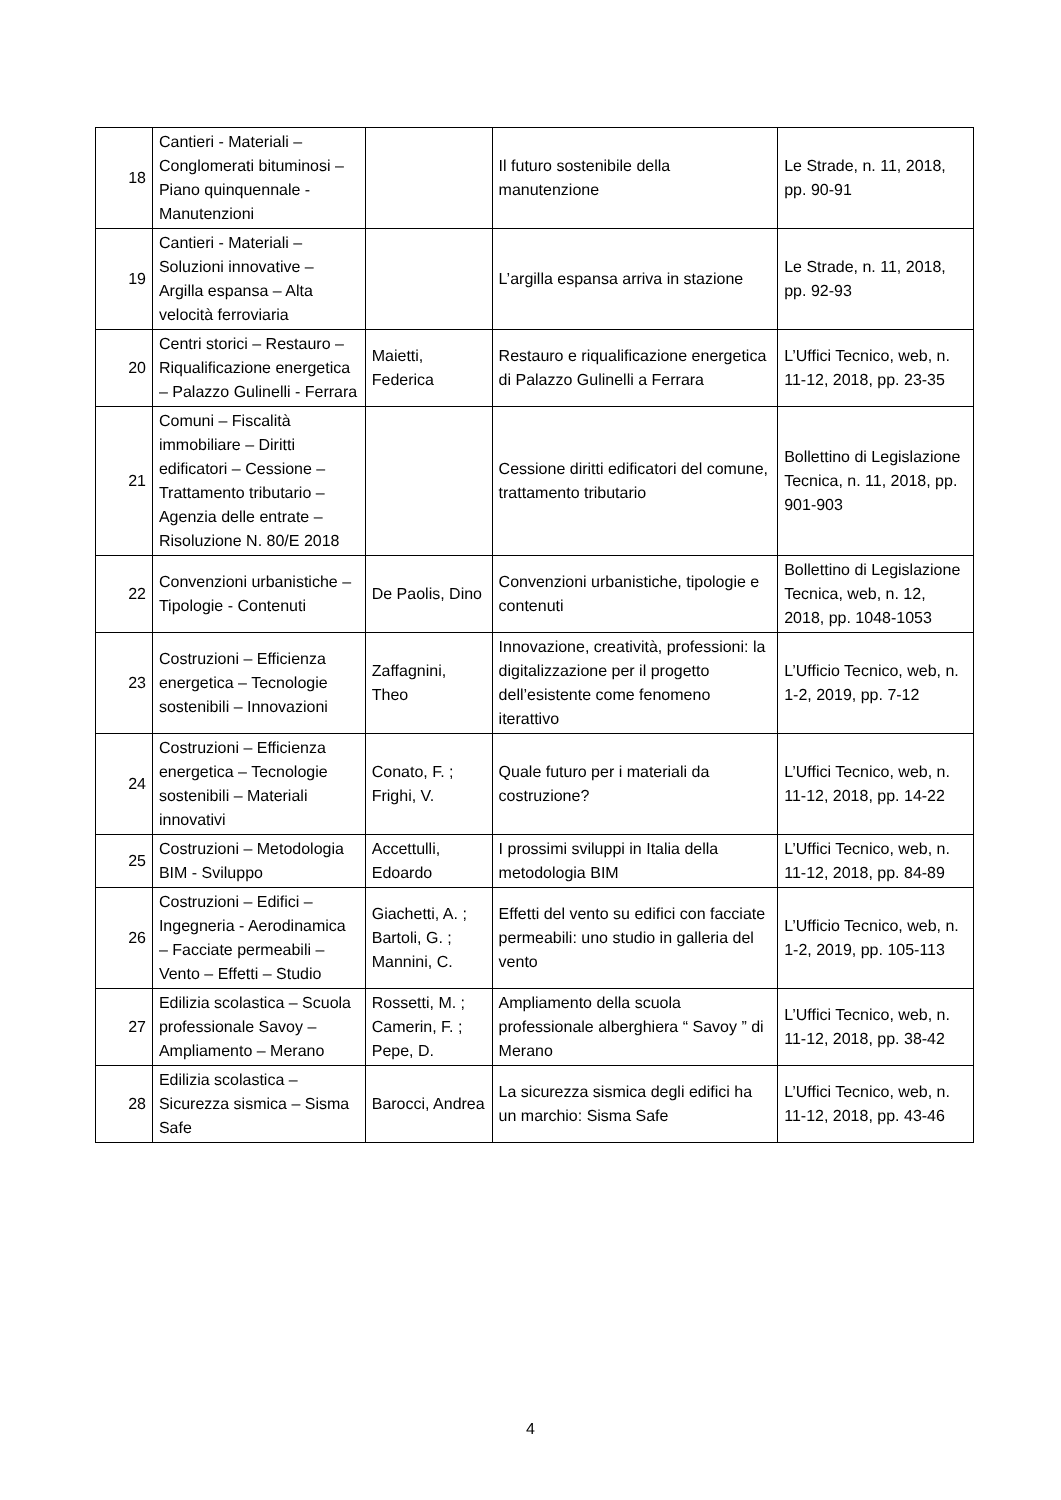| 18 | Cantieri - Materiali – Conglomerati bituminosi – Piano quinquennale - Manutenzioni | | Il futuro sostenibile della manutenzione | Le Strade, n. 11, 2018, pp. 90-91 |
| 19 | Cantieri - Materiali – Soluzioni innovative – Argilla espansa – Alta velocità ferroviaria | | L’argilla espansa arriva in stazione | Le Strade, n. 11, 2018, pp. 92-93 |
| 20 | Centri storici – Restauro – Riqualificazione energetica – Palazzo Gulinelli - Ferrara | Maietti, Federica | Restauro e riqualificazione energetica di Palazzo Gulinelli a Ferrara | L’Uffici Tecnico, web, n. 11-12, 2018, pp. 23-35 |
| 21 | Comuni – Fiscalità immobiliare – Diritti edificatori – Cessione – Trattamento tributario – Agenzia delle entrate – Risoluzione N. 80/E 2018 | | Cessione diritti edificatori del comune, trattamento tributario | Bollettino di Legislazione Tecnica, n. 11, 2018, pp. 901-903 |
| 22 | Convenzioni urbanistiche – Tipologie - Contenuti | De Paolis, Dino | Convenzioni urbanistiche, tipologie e contenuti | Bollettino di Legislazione Tecnica, web, n. 12, 2018, pp. 1048-1053 |
| 23 | Costruzioni – Efficienza energetica – Tecnologie sostenibili – Innovazioni | Zaffagnini, Theo | Innovazione, creatività, professioni: la digitalizzazione per il progetto dell’esistente come fenomeno iterattivo | L’Ufficio Tecnico, web, n. 1-2, 2019, pp. 7-12 |
| 24 | Costruzioni – Efficienza energetica – Tecnologie sostenibili – Materiali innovativi | Conato, F. ; Frighi, V. | Quale futuro per i materiali da costruzione? | L’Uffici Tecnico, web, n. 11-12, 2018, pp. 14-22 |
| 25 | Costruzioni – Metodologia BIM - Sviluppo | Accettulli, Edoardo | I prossimi sviluppi in Italia della metodologia BIM | L’Uffici Tecnico, web, n. 11-12, 2018, pp. 84-89 |
| 26 | Costruzioni – Edifici – Ingegneria - Aerodinamica – Facciate permeabili – Vento – Effetti – Studio | Giachetti, A. ; Bartoli, G. ; Mannini, C. | Effetti del vento su edifici con facciate permeabili: uno studio in galleria del vento | L’Ufficio Tecnico, web, n. 1-2, 2019, pp. 105-113 |
| 27 | Edilizia scolastica – Scuola professionale Savoy – Ampliamento – Merano | Rossetti, M. ; Camerin, F. ; Pepe, D. | Ampliamento della scuola professionale alberghiera “ Savoy ” di Merano | L’Uffici Tecnico, web, n. 11-12, 2018, pp. 38-42 |
| 28 | Edilizia scolastica – Sicurezza sismica – Sisma Safe | Barocci, Andrea | La sicurezza sismica degli edifici ha un marchio: Sisma Safe | L’Uffici Tecnico, web, n. 11-12, 2018, pp. 43-46 |
4